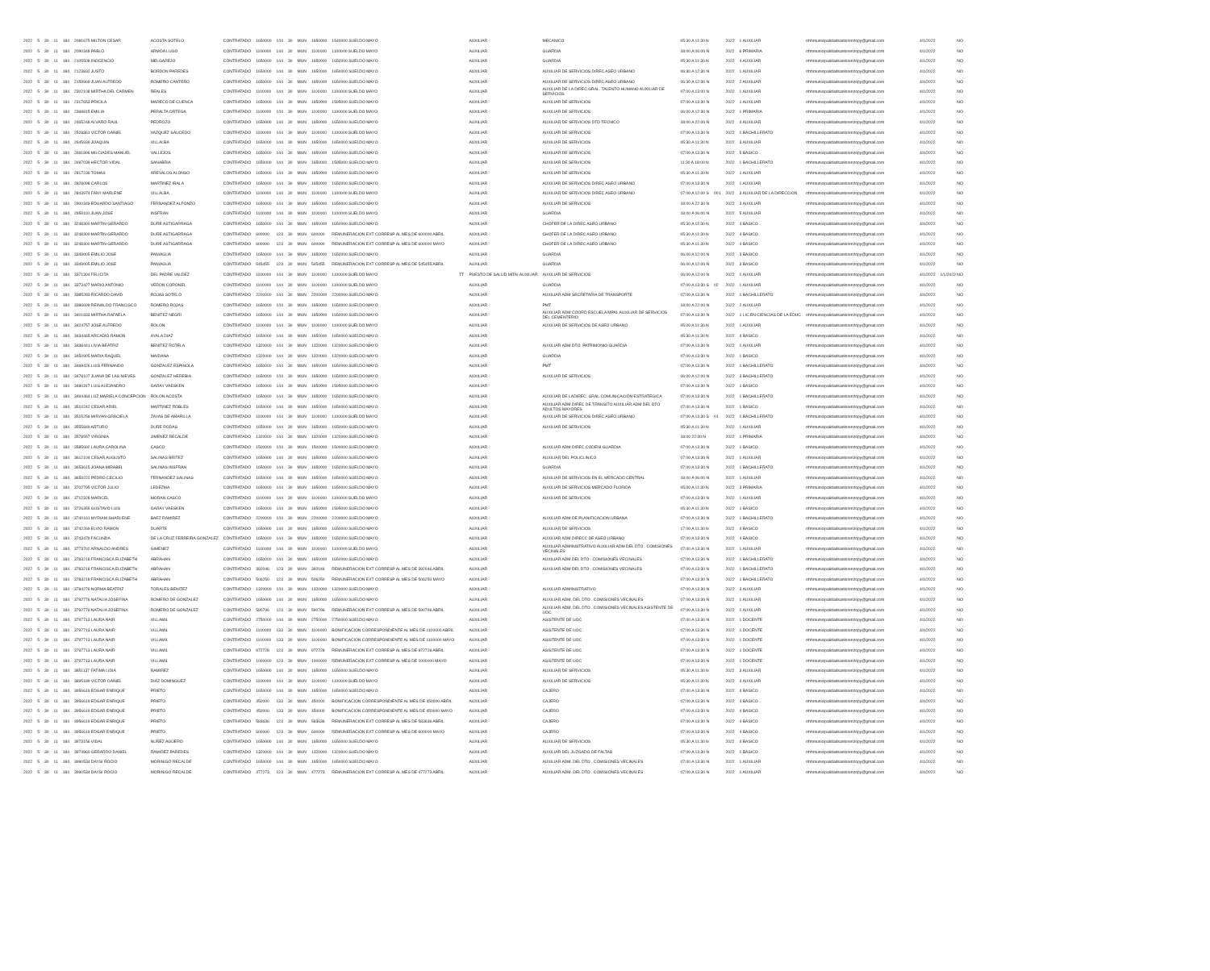| 2022 | 5 | 30 | 11 | 184 | 2081675 MILTON CESAR | ACOSTA SOTELO | CONTRATADO | 1650000 | 144 | 30 | MUN | 1650000 | 1540000 SUELDO MAYO | | AUXILIAR | MECANICO | 05:30 A 11:30 N | | 2022 | 1 AUXILIAR | rrhhmunicipalidadsanlorenzopy@gmail.com | 4/1/2022 | NO |
| 2022 | 5 | 30 | 11 | 184 | 2090348 PABLO | ARMOA LUGO | CONTRATADO | 1100000 | 144 | 30 | MUN | 1100000 | 1100000 SUELDO MAYO | | AUXILIAR | GUARDIA | 18:00 A 06:00 N | | 2022 | 6 PRIMARIA | rrhhmunicipalidadsanlorenzopy@gmail.com | 4/1/2022 | NO |
| 2022 | 5 | 30 | 11 | 184 | 2105508 INOCENCIO | MELGAREJO | CONTRATADO | 1650000 | 144 | 30 | MUN | 1650000 | 1650000 SUELDO MAYO | | AUXILIAR | GUARDIA | 05:30 A 11:30 N | | 2022 | 4 AUXILIAR | rrhhmunicipalidadsanlorenzopy@gmail.com | 4/1/2022 | NO |
| 2022 | 5 | 30 | 11 | 184 | 2123832 JUSTO | BORDON PAREDES | CONTRATADO | 1650000 | 144 | 30 | MUN | 1650000 | 1650000 SUELDO MAYO | | AUXILIAR | AUXILIAR DE SERVICIOS DIREC ASEO URBANO | 06:30 A 12:30 N | | 2022 | 1 AUXILIAR | rrhhmunicipalidadsanlorenzopy@gmail.com | 4/1/2022 | NO |
| 2022 | 5 | 30 | 11 | 184 | 2159969 JUAN ALFREDO | ROMERO CANTERO | CONTRATADO | 1650000 | 144 | 30 | MUN | 1650000 | 1650000 SUELDO MAYO | | AUXILIAR | AUXILIAR DE SERVICIOS DIREC ASEO URBANO | 06:30 A 12:30 N | | 2022 | 2 AUXILIAR | rrhhmunicipalidadsanlorenzopy@gmail.com | 4/1/2022 | NO |
| 2022 | 5 | 30 | 11 | 184 | 2302108 MIRTHA DEL CARMEN | REALES | CONTRATADO | 1100000 | 144 | 30 | MUN | 1100000 | 1100000 SUELDO MAYO | | AUXILIAR | AUXILIAR DE LA DIREC.GRAL. TALENTO HUMANO AUXILIAR DE SERVICIOS | 07:00 A 13:00 N | | 2022 | 1 AUXILIAR | rrhhmunicipalidadsanlorenzopy@gmail.com | 4/1/2022 | NO |
| 2022 | 5 | 30 | 11 | 184 | 2317653 PRICILA | MARECO DE CUENCA | CONTRATADO | 1650000 | 144 | 30 | MUN | 1650000 | 1595000 SUELDO MAYO | | AUXILIAR | AUXILIAR DE SERVICIOS | 07:00 A 13:30 N | | 2022 | 1 AUXILIAR | rrhhmunicipalidadsanlorenzopy@gmail.com | 4/1/2022 | NO |
| 2022 | 5 | 30 | 11 | 184 | 2368815 EMILIA | PERALTA ORTEGA | CONTRATADO | 1100000 | 144 | 30 | MUN | 1100000 | 1100000 SUELDO MAYO | | AUXILIAR | AUXILIAR DE SERVICIOS | 06:00 A 12:30 N | | 2022 | 1 PRIMARIA | rrhhmunicipalidadsanlorenzopy@gmail.com | 4/1/2022 | NO |
| 2022 | 5 | 30 | 11 | 184 | 2465248 ALVARO RAUL | PEDROZO | CONTRATADO | 1650000 | 144 | 30 | MUN | 1650000 | 1650000 SUELDO MAYO | | AUXILIAR | AUXILIAR DE SERVICIOS DTO TECNICO | 18:00 A 22:00 N | | 2022 | 4 AUXILIAR | rrhhmunicipalidadsanlorenzopy@gmail.com | 4/1/2022 | NO |
| 2022 | 5 | 30 | 11 | 184 | 2528361 VICTOR DANIEL | VAZQUEZ SAUCEDO | CONTRATADO | 1100000 | 144 | 30 | MUN | 1100000 | 1100000 SUELDO MAYO | | AUXILIAR | AUXILIAR DE SERVICIOS | 07:00 A 13:30 N | | 2022 | 1 BACHILLERATO | rrhhmunicipalidadsanlorenzopy@gmail.com | 4/1/2022 | NO |
| 2022 | 5 | 30 | 11 | 184 | 2645939 JOAQUIN | VILLALBA | CONTRATADO | 1650000 | 144 | 30 | MUN | 1650000 | 1650000 SUELDO MAYO | | AUXILIAR | AUXILIAR DE SERVICIOS | 05:30 A 11:30 N | | 2022 | 3 AUXILIAR | rrhhmunicipalidadsanlorenzopy@gmail.com | 4/1/2022 | NO |
| 2022 | 5 | 30 | 11 | 184 | 2691896 MILCIADES MANUEL | VALLEJOS | CONTRATADO | 1650000 | 144 | 30 | MUN | 1650000 | 1650000 SUELDO MAYO | | AUXILIAR | AUXILIAR DE SERVICIOS | 07:00 A 13:30 N | | 2022 | 5 BASICO | rrhhmunicipalidadsanlorenzopy@gmail.com | 4/1/2022 | NO |
| 2022 | 5 | 30 | 11 | 184 | 2697039 HECTOR VIDAL | SANABRIA | CONTRATADO | 1650000 | 144 | 30 | MUN | 1650000 | 1595000 SUELDO MAYO | | AUXILIAR | AUXILIAR DE SERVICIOS | 11:30 A 18:00 N | | 2022 | 1 BACHILLERATO | rrhhmunicipalidadsanlorenzopy@gmail.com | 4/1/2022 | NO |
| 2022 | 5 | 30 | 11 | 184 | 2817236 TOMAS | AREVALOS ALONSO | CONTRATADO | 1650000 | 144 | 30 | MUN | 1650000 | 1650000 SUELDO MAYO | | AUXILIAR | AUXILIAR DE SERVICIOS | 05:30 A 11:30 N | | 2022 | 1 AUXILIAR | rrhhmunicipalidadsanlorenzopy@gmail.com | 4/1/2022 | NO |
| 2022 | 5 | 30 | 11 | 184 | 2828098 CARLOS | MARTINEZ IRALA | CONTRATADO | 1650000 | 144 | 30 | MUN | 1650000 | 1650000 SUELDO MAYO | | AUXILIAR | AUXILIAR DE SERVICIOS DIREC ASEO URBANO | 07:00 A 13:30 N | | 2022 | 1 AUXILIAR | rrhhmunicipalidadsanlorenzopy@gmail.com | 4/1/2022 | NO |
| 2022 | 5 | 30 | 11 | 184 | 2843974 FANY MARLENE | VILLALBA | CONTRATADO | 1100000 | 144 | 30 | MUN | 1100000 | 1100000 SUELDO MAYO | | AUXILIAR | AUXILIAR DE SERVICIOS DIREC ASEO URBANO | 07:00 A 12:00 S | 001 | 2022 | 3 AUXILIAR DE LA DIRECCION | rrhhmunicipalidadsanlorenzopy@gmail.com | 4/1/2022 | NO |
| 2022 | 5 | 30 | 11 | 184 | 2900349 EDUARDO SANTIAGO | FERNANDEZ ALFONZO | CONTRATADO | 1650000 | 144 | 30 | MUN | 1650000 | 1650000 SUELDO MAYO | | AUXILIAR | AUXILIAR DE SERVICIOS | 18:00 A 22:30 N | | 2022 | 3 AUXILIAR | rrhhmunicipalidadsanlorenzopy@gmail.com | 4/1/2022 | NO |
| 2022 | 5 | 30 | 11 | 184 | 2959110 JUAN JOSE | INSFRAN | CONTRATADO | 1100000 | 144 | 30 | MUN | 1100000 | 1100000 SUELDO MAYO | | AUXILIAR | GUARDIA | 18:00 A 06:00 N | | 2022 | 5 AUXILIAR | rrhhmunicipalidadsanlorenzopy@gmail.com | 4/1/2022 | NO |
| 2022 | 5 | 30 | 11 | 184 | 3248300 MARTIN GERARDO | DURE ASTIGARRAGA | CONTRATADO | 1650000 | 144 | 30 | MUN | 1650000 | 1650000 SUELDO MAYO | | AUXILIAR | CHOFER DE LA DIREC ASEO URBANO | 05:30 A 11:30 N | | 2022 | 4 BASICO | rrhhmunicipalidadsanlorenzopy@gmail.com | 4/1/2022 | NO |
| 2022 | 5 | 30 | 11 | 184 | 3248300 MARTIN GERARDO | DURE ASTIGARRAGA | CONTRATADO | 600000 | 123 | 30 | MUN | 600000 | REMUNERACION EXT CORRESP AL MES DE 600000 ABRIL | | AUXILIAR | CHOFER DE LA DIREC ASEO URBANO | 05:30 A 11:30 N | | 2022 | 4 BASICO | rrhhmunicipalidadsanlorenzopy@gmail.com | 4/1/2022 | NO |
| 2022 | 5 | 30 | 11 | 184 | 3248300 MARTIN GERARDO | DURE ASTIGARRAGA | CONTRATADO | 600000 | 123 | 30 | MUN | 600000 | REMUNERACION EXT CORRESP AL MES DE 600000 MAYO | | AUXILIAR | CHOFER DE LA DIREC ASEO URBANO | 05:30 A 11:30 N | | 2022 | 4 BASICO | rrhhmunicipalidadsanlorenzopy@gmail.com | 4/1/2022 | NO |
| 2022 | 5 | 30 | 11 | 184 | 3349005 EMILIO JOSE | PANIAGUA | CONTRATADO | 1650000 | 144 | 30 | MUN | 1650000 | 1650000 SUELDO MAYO | | AUXILIAR | GUARDIA | 06:00 A 12:00 N | | 2022 | 3 BASICO | rrhhmunicipalidadsanlorenzopy@gmail.com | 4/1/2022 | NO |
| 2022 | 5 | 30 | 11 | 184 | 3349005 EMILIO JOSE | PANIAGUA | CONTRATADO | 545455 | 123 | 30 | MUN | 545455 | REMUNERACION EXT CORRESP AL MES DE 545455 ABRIL | | AUXILIAR | GUARDIA | 06:00 A 12:00 N | | 2022 | 3 BASICO | rrhhmunicipalidadsanlorenzopy@gmail.com | 4/1/2022 | NO |
| 2022 | 5 | 30 | 11 | 184 | 3371304 FELICITA | DEL PADRE VALDEZ | CONTRATADO | 1100000 | 144 | 30 | MUN | 1100000 | 1100000 SUELDO MAYO | TT | PUESTO DE SALUD MITAI AUXILIAR | AUXILIAR DE SERVICIOS | 06:00 A 12:00 N | | 2022 | 1 AUXILIAR | rrhhmunicipalidadsanlorenzopy@gmail.com | 4/1/2022 | 1/1/2022 NO |
| 2022 | 5 | 30 | 11 | 184 | 3373427 MARIO ANTONIO | VERON CORONEL | CONTRATADO | 1100000 | 144 | 30 | MUN | 1100000 | 1100000 SUELDO MAYO | | AUXILIAR | GUARDIA | 07:00 A 13:30 S | 02 | 2022 | 1 AUXILIAR | rrhhmunicipalidadsanlorenzopy@gmail.com | 4/1/2022 | NO |
| 2022 | 5 | 30 | 11 | 184 | 3385283 RICARDO DAVID | ROJAS SOTELO | CONTRATADO | 2200000 | 144 | 30 | MUN | 2200000 | 2200000 SUELDO MAYO | | AUXILIAR | AUXILIAR ADM SECRETARIA DE TRANSPORTE | 07:00 A 13:30 N | | 2022 | 1 BACHILLERATO | rrhhmunicipalidadsanlorenzopy@gmail.com | 4/1/2022 | NO |
| 2022 | 5 | 30 | 11 | 184 | 3386699 REINALDO FRANCISCO | ROMERO ROJAS | CONTRATADO | 1650000 | 144 | 30 | MUN | 1650000 | 1650000 SUELDO MAYO | | AUXILIAR | PMT | 18:00 A 22:00 N | | 2022 | 2 AUXILIAR | rrhhmunicipalidadsanlorenzopy@gmail.com | 4/1/2022 | NO |
| 2022 | 5 | 30 | 11 | 184 | 3401833 MIRTHA RAFAELA | BENITEZ NEGRI | CONTRATADO | 1650000 | 144 | 30 | MUN | 1650000 | 1650000 SUELDO MAYO | | AUXILIAR | AUXILIAR ADM COORD ESCUELA MPAL AUXILIAR DE SERVICIOS DEL CEMENTERIO | 07:00 A 13:30 N | | 2022 | 1 LIC.EN CIENCIAS DE LA EDUC | rrhhmunicipalidadsanlorenzopy@gmail.com | 4/1/2022 | NO |
| 2022 | 5 | 30 | 11 | 184 | 3424757 JOSE ALFREDO | ROLON | CONTRATADO | 1100000 | 144 | 30 | MUN | 1100000 | 1100000 SUELDO MAYO | | AUXILIAR | AUXILIAR DE SERVICIOS DE ASEO URBANO | 05:00 A 11:30 N | | 2022 | 1 AUXILIAR | rrhhmunicipalidadsanlorenzopy@gmail.com | 4/1/2022 | NO |
| 2022 | 5 | 30 | 11 | 184 | 3434465 ARCADIO RAMON | AYALA DIAZ | CONTRATADO | 1650000 | 144 | 30 | MUN | 1650000 | 1650000 SUELDO MAYO | | AUXILIAR | | 05:30 A 11:30 N | | 2022 | 4 BASICO | rrhhmunicipalidadsanlorenzopy@gmail.com | 4/1/2022 | NO |
| 2022 | 5 | 30 | 11 | 184 | 3438441 LIVIA BEATRIZ | BENITEZ ROTELA | CONTRATADO | 1320000 | 144 | 30 | MUN | 1320000 | 1320000 SUELDO MAYO | | AUXILIAR | AUXILIAR ADM DTO. PATRIMONIO GUARDIA | 07:00 A 13:30 N | | 2022 | 1 AUXILIAR | rrhhmunicipalidadsanlorenzopy@gmail.com | 4/1/2022 | NO |
| 2022 | 5 | 30 | 11 | 184 | 3450905 MARIA RAQUEL | MAIDANA | CONTRATADO | 1320000 | 144 | 30 | MUN | 1320000 | 1320000 SUELDO MAYO | | AUXILIAR | GUARDIA | 07:00 A 13:30 N | | 2022 | 1 BASICO | rrhhmunicipalidadsanlorenzopy@gmail.com | 4/1/2022 | NO |
| 2022 | 5 | 30 | 11 | 184 | 3469426 LUIS FERNANDO | GONZALEZ ESPINOLA | CONTRATADO | 1650000 | 144 | 30 | MUN | 1650000 | 1650000 SUELDO MAYO | | AUXILIAR | PMT | 07:00 A 13:30 N | | 2022 | 1 BACHILLERATO | rrhhmunicipalidadsanlorenzopy@gmail.com | 4/1/2022 | NO |
| 2022 | 5 | 30 | 11 | 184 | 3478107 JUANA DE LAS NIEVES | GONZALEZ HEREBIA | CONTRATADO | 1650000 | 144 | 30 | MUN | 1650000 | 1650000 SUELDO MAYO | | AUXILIAR | AUXILIAR DE SERVICIOS | 06:00 A 12:00 N | | 2022 | 3 BACHILLERATO | rrhhmunicipalidadsanlorenzopy@gmail.com | 4/1/2022 | NO |
| 2022 | 5 | 30 | 11 | 184 | 3480317 LUIS ALEJANDRO | GARAY VAESKEN | CONTRATADO | 1650000 | 144 | 30 | MUN | 1650000 | 1595000 SUELDO MAYO | | AUXILIAR | | 07:00 A 13:30 N | | 2022 | 1 BASICO | rrhhmunicipalidadsanlorenzopy@gmail.com | 4/1/2022 | NO |
| 2022 | 5 | 30 | 11 | 184 | 3494464 LUZ MARIELA CONCEPCION | ROLON ACOSTA | CONTRATADO | 1650000 | 144 | 30 | MUN | 1650000 | 1650000 SUELDO MAYO | | AUXILIAR | AUXILIAR DE LADIREC. GRAL.COMUNICACIÓN ESTRATEGICA | 07:00 A 13:30 N | | 2022 | 1 BACHILLERATO | rrhhmunicipalidadsanlorenzopy@gmail.com | 4/1/2022 | NO |
| 2022 | 5 | 30 | 11 | 184 | 3510242 CESAR ARIEL | MARTINEZ ROBLES | CONTRATADO | 1650000 | 144 | 30 | MUN | 1650000 | 1650000 SUELDO MAYO | | AUXILIAR | AUXILIAR ADM DIREC DE TRANSITO AUXILIAR ADM DEL DTO ADULTOS MAYORES | 07:00 A 13:30 N | | 2022 | 1 BASICO | rrhhmunicipalidadsanlorenzopy@gmail.com | 4/1/2022 | NO |
| 2022 | 5 | 30 | 11 | 184 | 3515256 MIRYAN GRACIELA | ZAYAS DE AMARILLA | CONTRATADO | 1100000 | 144 | 30 | MUN | 1100000 | 1100000 SUELDO MAYO | | AUXILIAR | AUXILIAR DE SERVICIOS DIREC ASEO URBANO | 07:00 A 13:30 S | 01 | 2022 | 1 BACHILLERATO | rrhhmunicipalidadsanlorenzopy@gmail.com | 4/1/2022 | NO |
| 2022 | 5 | 30 | 11 | 184 | 3555849 ARTURO | DURE RODAS | CONTRATADO | 1650000 | 144 | 30 | MUN | 1650000 | 1650000 SUELDO MAYO | | AUXILIAR | AUXILIAR DE SERVICIOS | 05:30 A 11:30 N | | 2022 | 1 AUXILIAR | rrhhmunicipalidadsanlorenzopy@gmail.com | 4/1/2022 | NO |
| 2022 | 5 | 30 | 11 | 184 | 3578557 VIRGINIA | JIMENEZ RECALDE | CONTRATADO | 1320000 | 144 | 30 | MUN | 1320000 | 1320000 SUELDO MAYO | | AUXILIAR | | 18:00 22:30 N | | 2022 | 1 PRIMARIA | rrhhmunicipalidadsanlorenzopy@gmail.com | 4/1/2022 | NO |
| 2022 | 5 | 30 | 11 | 184 | 3585692 LAURA CAROLINA | CASCO | CONTRATADO | 1500000 | 144 | 30 | MUN | 1500000 | 1500000 SUELDO MAYO | | AUXILIAR | AUXILIAR ADM DIREC.CODENI GUARDIA | 07:00 A 13:30 N | | 2022 | 1 BASICO | rrhhmunicipalidadsanlorenzopy@gmail.com | 4/1/2022 | NO |
| 2022 | 5 | 30 | 11 | 184 | 3612104 CESAR AUGUSTO | SALINAS BRITEZ | CONTRATADO | 1650000 | 144 | 30 | MUN | 1650000 | 1650000 SUELDO MAYO | | AUXILIAR | AUXILIAR DEL POLICLINICO | 07:00 A 13:30 N | | 2022 | 1 AUXILIAR | rrhhmunicipalidadsanlorenzopy@gmail.com | 4/1/2022 | NO |
| 2022 | 5 | 30 | 11 | 184 | 3653615 JOANA MIRABEL | SALINAS INSFRAN | CONTRATADO | 1650000 | 144 | 30 | MUN | 1650000 | 1650000 SUELDO MAYO | | AUXILIAR | GUARDIA | 07:00 A 13:30 N | | 2022 | 1 BACHILLERATO | rrhhmunicipalidadsanlorenzopy@gmail.com | 4/1/2022 | NO |
| 2022 | 5 | 30 | 11 | 184 | 3659222 PEDRO CECILIO | FERNANDEZ SALINAS | CONTRATADO | 1650000 | 144 | 30 | MUN | 1650000 | 1650000 SUELDO MAYO | | AUXILIAR | AUXILIAR DE SERVICIOS EN EL MERCADO CENTRAL | 18:00 A 06:00 N | | 2022 | 1 AUXILIAR | rrhhmunicipalidadsanlorenzopy@gmail.com | 4/1/2022 | NO |
| 2022 | 5 | 30 | 11 | 184 | 3702795 VICTOR JULIO | LEDEZMA | CONTRATADO | 1650000 | 144 | 30 | MUN | 1650000 | 1650000 SUELDO MAYO | | AUXILIAR | AUXILIAR DE SERVICIOS MERCADO FLORIDA | 05:00 A 11:30 N | | 2022 | 3 PRIMARIA | rrhhmunicipalidadsanlorenzopy@gmail.com | 4/1/2022 | NO |
| 2022 | 5 | 30 | 11 | 184 | 3712328 MARICEL | MORAN CASCO | CONTRATADO | 1100000 | 144 | 30 | MUN | 1100000 | 1100000 SUELDO MAYO | | AUXILIAR | AUXILIAR DE SERVICIOS | 07:00 A 13:30 N | | 2022 | 1 AUXILIAR | rrhhmunicipalidadsanlorenzopy@gmail.com | 4/1/2022 | NO |
| 2022 | 5 | 30 | 11 | 184 | 3726355 GUSTAVO LUIS | GARAY VAESKEN | CONTRATADO | 1650000 | 144 | 30 | MUN | 1650000 | 1595000 SUELDO MAYO | | AUXILIAR | | 05:30 A 11:30 N | | 2022 | 1 BASICO | rrhhmunicipalidadsanlorenzopy@gmail.com | 4/1/2022 | NO |
| 2022 | 5 | 30 | 11 | 184 | 3740161 MYRIAM SHARLENE | BAEZ RAMIREZ | CONTRATADO | 2200000 | 144 | 30 | MUN | 2200000 | 2200000 SUELDO MAYO | | AUXILIAR | AUXILIAR ADM DE PLANIFICACION URBANA | 07:00 A 13:30 N | | 2022 | 1 BACHILLERATO | rrhhmunicipalidadsanlorenzopy@gmail.com | 4/1/2022 | NO |
| 2022 | 5 | 30 | 11 | 184 | 3742269 ELVIO RAMON | DUARTE | CONTRATADO | 1650000 | 144 | 30 | MUN | 1650000 | 1650000 SUELDO MAYO | | AUXILIAR | AUXILIAR DE SERVICIOS | 17:00 A 11:30 N | | 2022 | 4 BASICO | rrhhmunicipalidadsanlorenzopy@gmail.com | 4/1/2022 | NO |
| 2022 | 5 | 30 | 11 | 184 | 3743479 FACUNDA | DE LA CRUZ FERREIRA GONZALEZ | CONTRATADO | 1650000 | 144 | 30 | MUN | 1650000 | 1650000 SUELDO MAYO | | AUXILIAR | AUXILIAR ADM DIRECC DE ASEO URBANO | 07:00 A 13:30 N | | 2022 | 4 BASICO | rrhhmunicipalidadsanlorenzopy@gmail.com | 4/1/2022 | NO |
| 2022 | 5 | 30 | 11 | 184 | 3773702 ARNALDO ANDRES | GIMENEZ | CONTRATADO | 1100000 | 144 | 30 | MUN | 1100000 | 1100000 SUELDO MAYO | | AUXILIAR | AUXILIAR ADMINISTRATIVO AUXILIAR ADM DEL DTO . COMISIONES VECINALES | 07:00 A 13:30 N | | 2022 | 1 AUXILIAR | rrhhmunicipalidadsanlorenzopy@gmail.com | 4/1/2022 | NO |
| 2022 | 5 | 30 | 11 | 184 | 3783218 FRANCISCA ELIZABETH | ABRAHAN | CONTRATADO | 1650000 | 144 | 30 | MUN | 1650000 | 1650000 SUELDO MAYO | | AUXILIAR | AUXILIAR ADM DEL DTO . COMISIONES VECINALES | 07:00 A 13:30 N | | 2022 | 1 BACHILLERATO | rrhhmunicipalidadsanlorenzopy@gmail.com | 4/1/2022 | NO |
| 2022 | 5 | 30 | 11 | 184 | 3783218 FRANCISCA ELIZABETH | ABRAHAN | CONTRATADO | 392046 | 123 | 30 | MUN | 392046 | REMUNERACION EXT CORRESP AL MES DE 392046 ABRIL | | AUXILIAR | AUXILIAR ADM DEL DTO . COMISIONES VECINALES | 07:00 A 13:30 N | | 2022 | 1 BACHILLERATO | rrhhmunicipalidadsanlorenzopy@gmail.com | 4/1/2022 | NO |
| 2022 | 5 | 30 | 11 | 184 | 3783218 FRANCISCA ELIZABETH | ABRAHAN | CONTRATADO | 506250 | 123 | 30 | MUN | 506250 | REMUNERACION EXT CORRESP AL MES DE 506250 MAYO | | AUXILIAR | | 07:00 A 13:30 N | | 2022 | 1 BACHILLERATO | rrhhmunicipalidadsanlorenzopy@gmail.com | 4/1/2022 | NO |
| 2022 | 5 | 30 | 11 | 184 | 3784276 NORMA BEATRIZ | TORALES BENITEZ | CONTRATADO | 1320000 | 144 | 30 | MUN | 1320000 | 1320000 SUELDO MAYO | | AUXILIAR | AUXILIAR ADMINISTRATIVO | 07:00 A 13:30 N | | 2022 | 3 AUXILIAR | rrhhmunicipalidadsanlorenzopy@gmail.com | 4/1/2022 | NO |
| 2022 | 5 | 30 | 11 | 184 | 3792776 NATALIA JOSEFINA | ROMERO DE GONZALEZ | CONTRATADO | 1650000 | 144 | 30 | MUN | 1650000 | 1650000 SUELDO MAYO | | AUXILIAR | AUXILIAR ADM. DEL DTO . COMISIONES VECINALES | 07:00 A 13:30 N | | 2022 | 1 AUXILIAR | rrhhmunicipalidadsanlorenzopy@gmail.com | 4/1/2022 | NO |
| 2022 | 5 | 30 | 11 | 184 | 3792776 NATALIA JOSEFINA | ROMERO DE GONZALEZ | CONTRATADO | 590796 | 123 | 30 | MUN | 590796 | REMUNERACION EXT CORRESP AL MES DE 590796 ABRIL | | AUXILIAR | AUXILIAR ADM. DEL DTO . COMISIONES VECINALES ASISTENTE DE UOC | 07:00 A 13:30 N | | 2022 | 1 AUXILIAR | rrhhmunicipalidadsanlorenzopy@gmail.com | 4/1/2022 | NO |
| 2022 | 5 | 30 | 11 | 184 | 3797713 LAURA NAIR | VILLAMIL | CONTRATADO | 2750000 | 144 | 30 | MUN | 2750000 | 2750000 SUELDO MAYO | | AUXILIAR | ASISTENTE DE UOC | 07:00 A 13:30 N | | 2022 | 1 DOCENTE | rrhhmunicipalidadsanlorenzopy@gmail.com | 4/1/2022 | NO |
| 2022 | 5 | 30 | 11 | 184 | 3797713 LAURA NAIR | VILLAMIL | CONTRATADO | 1100000 | 133 | 30 | MUN | 1100000 | BONIFICACION CORRESPONDIENTE AL MES DE 1100000 ABRIL | | AUXILIAR | ASISTENTE DE UOC | 07:00 A 13:30 N | | 2022 | 1 DOCENTE | rrhhmunicipalidadsanlorenzopy@gmail.com | 4/1/2022 | NO |
| 2022 | 5 | 30 | 11 | 184 | 3797713 LAURA NAIR | VILLAMIL | CONTRATADO | 1100000 | 133 | 30 | MUN | 1100000 | BONIFICACION CORRESPONDIENTE AL MES DE 1100000 MAYO | | AUXILIAR | ASISTENTE DE UOC | 07:00 A 13:30 N | | 2022 | 1 DOCENTE | rrhhmunicipalidadsanlorenzopy@gmail.com | 4/1/2022 | NO |
| 2022 | 5 | 30 | 11 | 184 | 3797713 LAURA NAIR | VILLAMIL | CONTRATADO | 972728 | 123 | 30 | MUN | 972728 | REMUNERACION EXT CORRESP AL MES DE 972728 ABRIL | | AUXILIAR | ASISTENTE DE UOC | 07:00 A 13:30 N | | 2022 | 1 DOCENTE | rrhhmunicipalidadsanlorenzopy@gmail.com | 4/1/2022 | NO |
| 2022 | 5 | 30 | 11 | 184 | 3797713 LAURA NAIR | VILLAMIL | CONTRATADO | 1000000 | 123 | 30 | MUN | 1000000 | REMUNERACION EXT CORRESP AL MES DE 1000000 MAYO | | AUXILIAR | ASISTENTE DE UOC | 07:00 A 13:30 N | | 2022 | 1 DOCENTE | rrhhmunicipalidadsanlorenzopy@gmail.com | 4/1/2022 | NO |
| 2022 | 5 | 30 | 11 | 184 | 3851137 FATIMA LIDIA | RAMIREZ | CONTRATADO | 1650000 | 144 | 30 | MUN | 1650000 | 1650000 SUELDO MAYO | | AUXILIAR | AUXILIAR DE SERVICIOS | 05:30 A 11:30 N | | 2022 | 3 AUXILIAR | rrhhmunicipalidadsanlorenzopy@gmail.com | 4/1/2022 | NO |
| 2022 | 5 | 30 | 11 | 184 | 3895189 VICTOR DANIEL | DIAZ DOMINGUEZ | CONTRATADO | 1100000 | 144 | 30 | MUN | 1100000 | 1100000 SUELDO MAYO | | AUXILIAR | AUXILIAR DE SERVICIOS | 05:30 A 11:30 N | | 2022 | 4 AUXILIAR | rrhhmunicipalidadsanlorenzopy@gmail.com | 4/1/2022 | NO |
| 2022 | 5 | 30 | 11 | 184 | 3956619 EDGAR ENRIQUE | PRIETO | CONTRATADO | 1650000 | 144 | 30 | MUN | 1650000 | 1650000 SUELDO MAYO | | AUXILIAR | CAJERO | 07:00 A 13:30 N | | 2022 | 4 BASICO | rrhhmunicipalidadsanlorenzopy@gmail.com | 4/1/2022 | NO |
| 2022 | 5 | 30 | 11 | 184 | 3956619 EDGAR ENRIQUE | PRIETO | CONTRATADO | 450000 | 133 | 30 | MUN | 450000 | BONIFICACION CORRESPONDIENTE AL MES DE 450000 ABRIL | | AUXILIAR | CAJERO | 07:00 A 13:30 N | | 2022 | 4 BASICO | rrhhmunicipalidadsanlorenzopy@gmail.com | 4/1/2022 | NO |
| 2022 | 5 | 30 | 11 | 184 | 3956619 EDGAR ENRIQUE | PRIETO | CONTRATADO | 450000 | 133 | 30 | MUN | 450000 | BONIFICACION CORRESPONDIENTE AL MES DE 450000 MAYO | | AUXILIAR | CAJERO | 07:00 A 13:30 N | | 2022 | 4 BASICO | rrhhmunicipalidadsanlorenzopy@gmail.com | 4/1/2022 | NO |
| 2022 | 5 | 30 | 11 | 184 | 3956619 EDGAR ENRIQUE | PRIETO | CONTRATADO | 583636 | 123 | 30 | MUN | 583636 | REMUNERACION EXT CORRESP AL MES DE 583636 ABRIL | | AUXILIAR | CAJERO | 07:00 A 13:30 N | | 2022 | 4 BASICO | rrhhmunicipalidadsanlorenzopy@gmail.com | 4/1/2022 | NO |
| 2022 | 5 | 30 | 11 | 184 | 3956619 EDGAR ENRIQUE | PRIETO | CONTRATADO | 600000 | 123 | 30 | MUN | 600000 | REMUNERACION EXT CORRESP AL MES DE 600000 MAYO | | AUXILIAR | CAJERO | 07:00 A 13:30 N | | 2022 | 4 BASICO | rrhhmunicipalidadsanlorenzopy@gmail.com | 4/1/2022 | NO |
| 2022 | 5 | 30 | 11 | 184 | 3973156 VIDAL | NUÑEZ AGÜERO | CONTRATADO | 1650000 | 144 | 30 | MUN | 1650000 | 1650000 SUELDO MAYO | | AUXILIAR | AUXILIAR DE SERVICIOS | 05:30 A 11:30 N | | 2022 | 4 BASICO | rrhhmunicipalidadsanlorenzopy@gmail.com | 4/1/2022 | NO |
| 2022 | 5 | 30 | 11 | 184 | 3974960 GERARDO DANIEL | RAMIREZ PAREDES | CONTRATADO | 1320000 | 144 | 30 | MUN | 1320000 | 1320000 SUELDO MAYO | | AUXILIAR | AUXILIAR DEL JUZGADO DE FALTAS | 07:00 A 13:30 N | | 2022 | 1 BASICO | rrhhmunicipalidadsanlorenzopy@gmail.com | 4/1/2022 | NO |
| 2022 | 5 | 30 | 11 | 184 | 3990534 DAYSI ROCIO | MORINIGO RECALDE | CONTRATADO | 1650000 | 144 | 30 | MUN | 1650000 | 1650000 SUELDO MAYO | | AUXILIAR | AUXILIAR ADM. DEL DTO . COMISIONES VECINALES | 07:00 A 13:30 N | | 2022 | 1 AUXILIAR | rrhhmunicipalidadsanlorenzopy@gmail.com | 4/1/2022 | NO |
| 2022 | 5 | 30 | 11 | 184 | 3990534 DAYSI ROCIO | MORINIGO RECALDE | CONTRATADO | 477273 | 123 | 30 | MUN | 477273 | REMUNERACION EXT CORRESP AL MES DE 477273 ABRIL | | AUXILIAR | AUXILIAR ADM. DEL DTO . COMISIONES VECINALES | 07:00 A 13:30 N | | 2022 | 1 AUXILIAR | rrhhmunicipalidadsanlorenzopy@gmail.com | 4/1/2022 | NO |